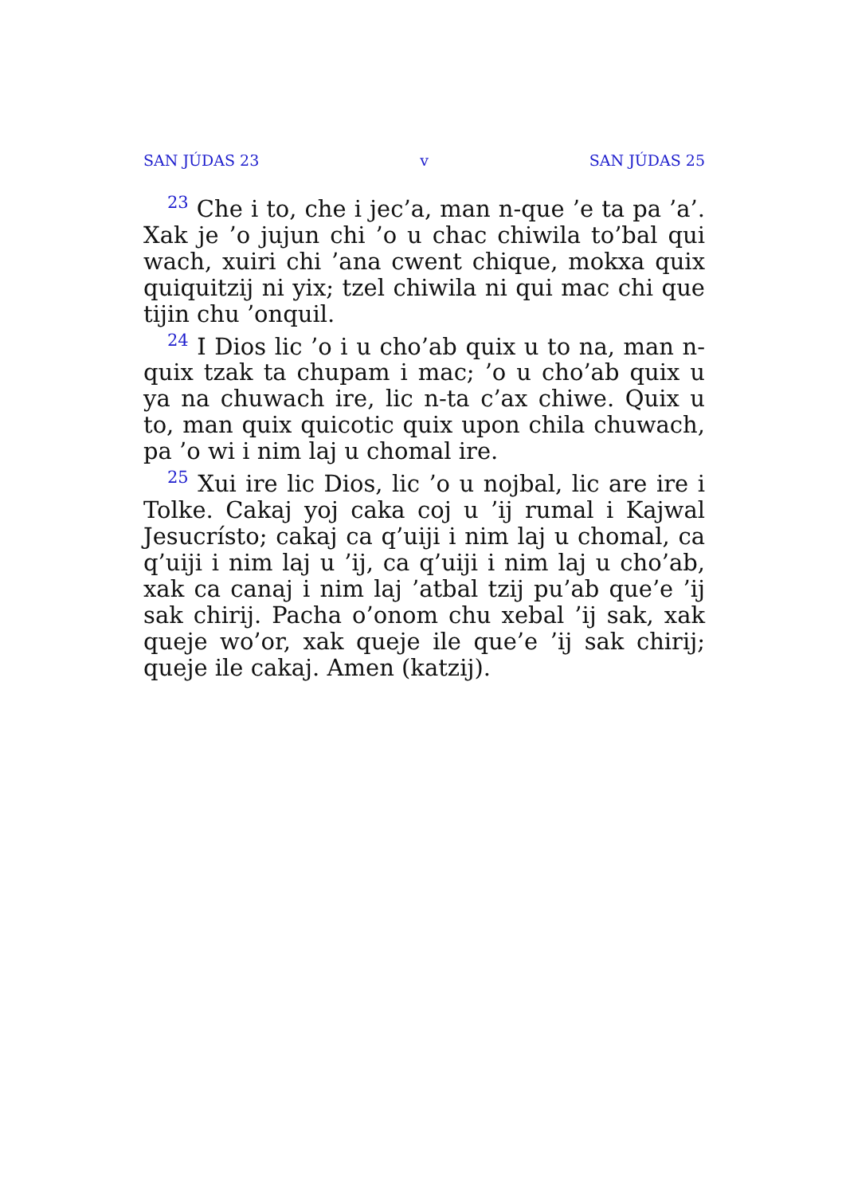SAN JÚDAS 23 v SAN JÚDAS 25
<sup>23</sup> Che i to, che i jec’a, man n-que ’e ta pa ’a’. Xak je ’o jujun chi ’o u chac chiwila to’bal qui wach, xuiri chi ’ana cwent chique, mokxa quix quiquitzij ni yix; tzel chiwila ni qui mac chi que tijin chu ’onquil.
<sup>24</sup> I Dios lic ’o i u cho’ab quix u to na, man n-quix tzak ta chupam i mac; ’o u cho’ab quix u ya na chuwach ire, lic n-ta c’ax chiwe. Quix u to, man quix quicotic quix upon chila chuwach, pa ’o wi i nim laj u chomal ire.
<sup>25</sup> Xui ire lic Dios, lic ’o u nojbal, lic are ire i Tolke. Cakaj yoj caka coj u ’ij rumal i Kajwal Jesucrísto; cakaj ca q’uiji i nim laj u chomal, ca q’uiji i nim laj u ’ij, ca q’uiji i nim laj u cho’ab, xak ca canaj i nim laj ’atbal tzij pu’ab que’e ’ij sak chirij. Pacha o’onom chu xebal ’ij sak, xak queje wo’or, xak queje ile que’e ’ij sak chirij; queje ile cakaj. Amen (katzij).